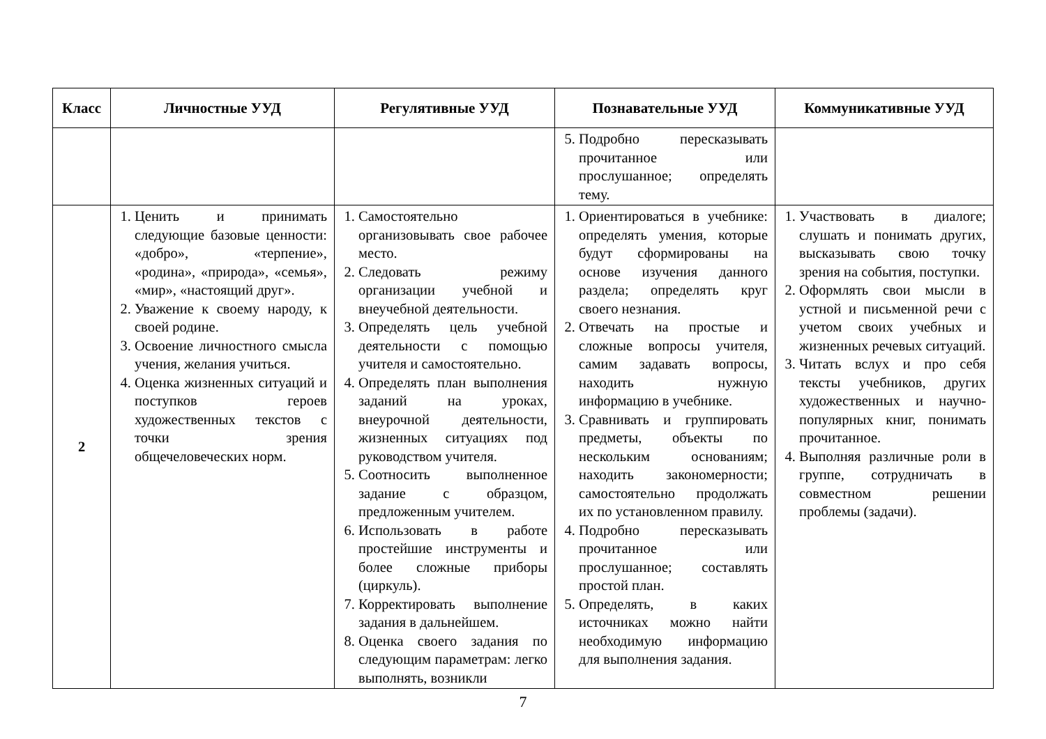| Класс | Личностные УУД | Регулятивные УУД | Познавательные УУД | Коммуникативные УУД |
| --- | --- | --- | --- | --- |
| | | | 5. Подробно пересказывать прочитанное или прослушанное; определять тему. | |
| 2 | 1. Ценить и принимать следующие базовые ценности: «добро», «терпение», «родина», «природа», «семья», «мир», «настоящий друг». 2. Уважение к своему народу, к своей родине. 3. Освоение личностного смысла учения, желания учиться. 4. Оценка жизненных ситуаций и поступков героев художественных текстов с точки зрения общечеловеческих норм. | 1. Самостоятельно организовывать свое рабочее место. 2. Следовать режиму организации учебной и внеучебной деятельности. 3. Определять цель учебной деятельности с помощью учителя и самостоятельно. 4. Определять план выполнения заданий на уроках, внеурочной деятельности, жизненных ситуациях под руководством учителя. 5. Соотносить выполненное задание с образцом, предложенным учителем. 6. Использовать в работе простейшие инструменты и более сложные приборы (циркуль). 7. Корректировать выполнение задания в дальнейшем. 8. Оценка своего задания по следующим параметрам: легко выполнять, возникли | 1. Ориентироваться в учебнике: определять умения, которые будут сформированы на основе изучения данного раздела; определять круг своего незнания. 2. Отвечать на простые и сложные вопросы учителя, самим задавать вопросы, находить нужную информацию в учебнике. 3. Сравнивать и группировать предметы, объекты по нескольким основаниям; находить закономерности; самостоятельно продолжать их по установленном правилу. 4. Подробно пересказывать прочитанное или прослушанное; составлять простой план. 5. Определять, в каких источниках можно найти необходимую информацию для выполнения задания. | 1. Участвовать в диалоге; слушать и понимать других, высказывать свою точку зрения на события, поступки. 2. Оформлять свои мысли в устной и письменной речи с учетом своих учебных и жизненных речевых ситуаций. 3. Читать вслух и про себя тексты учебников, других художественных и научно-популярных книг, понимать прочитанное. 4. Выполняя различные роли в группе, сотрудничать в совместном решении проблемы (задачи). |
7